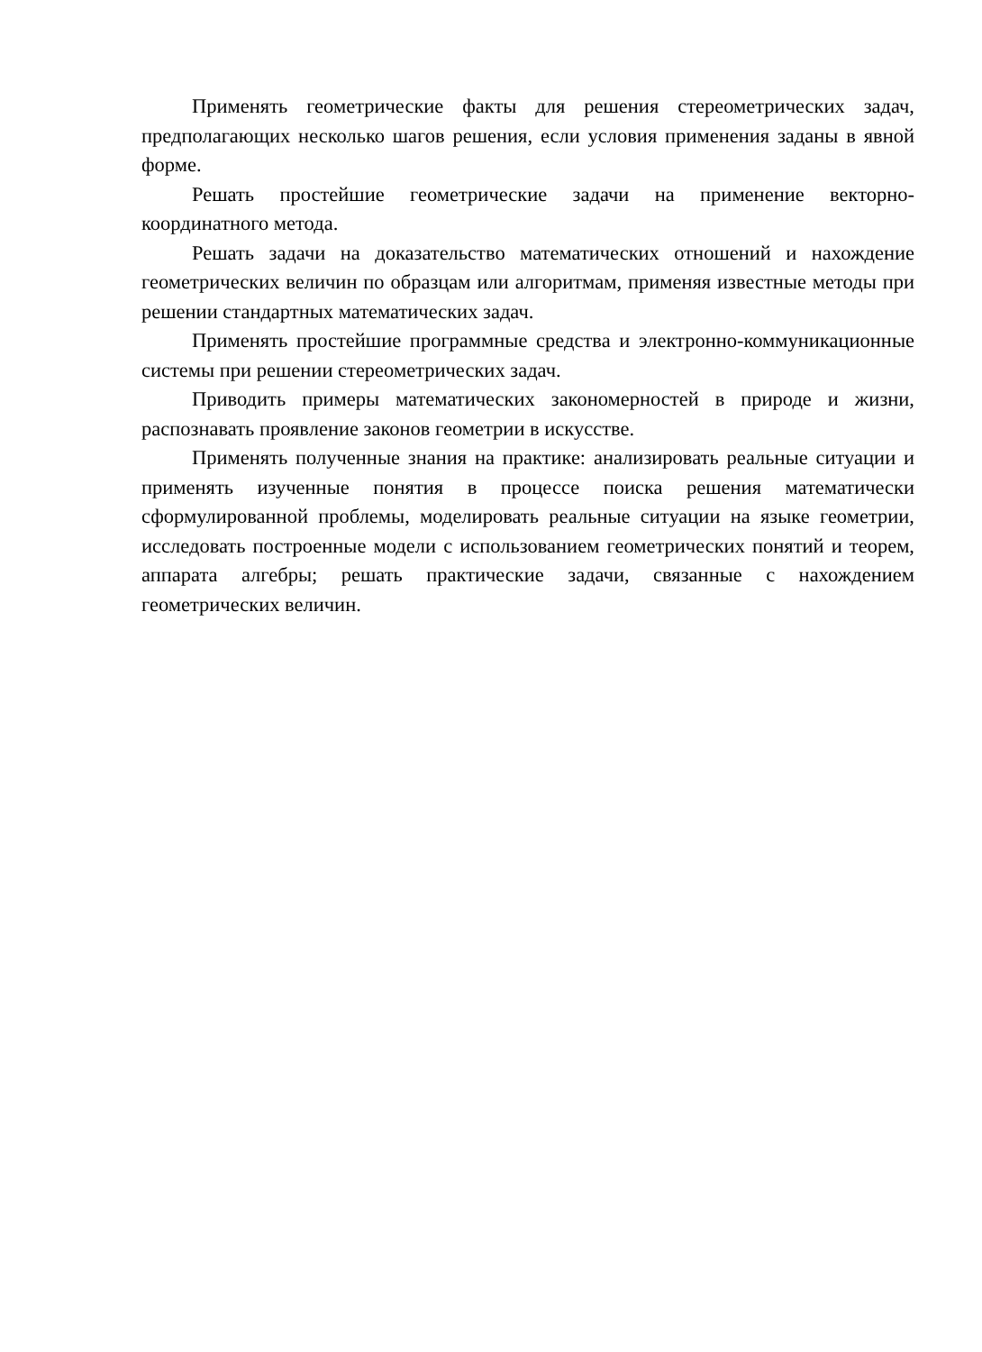Применять геометрические факты для решения стереометрических задач, предполагающих несколько шагов решения, если условия применения заданы в явной форме.
Решать простейшие геометрические задачи на применение векторно-координатного метода.
Решать задачи на доказательство математических отношений и нахождение геометрических величин по образцам или алгоритмам, применяя известные методы при решении стандартных математических задач.
Применять простейшие программные средства и электронно-коммуникационные системы при решении стереометрических задач.
Приводить примеры математических закономерностей в природе и жизни, распознавать проявление законов геометрии в искусстве.
Применять полученные знания на практике: анализировать реальные ситуации и применять изученные понятия в процессе поиска решения математически сформулированной проблемы, моделировать реальные ситуации на языке геометрии, исследовать построенные модели с использованием геометрических понятий и теорем, аппарата алгебры; решать практические задачи, связанные с нахождением геометрических величин.